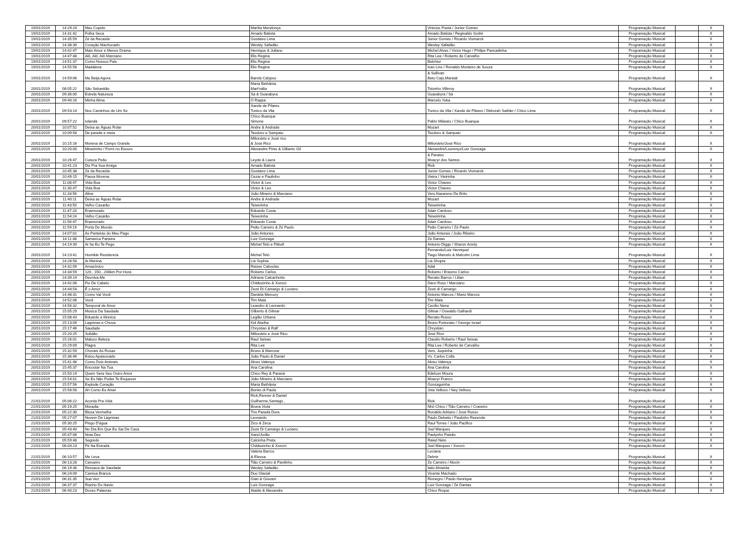| 19/01/2019 | 14:29:24 | Meu Cupido | Marília Mendonça | Vinicius Poeta / Junior Gomes | Programação Musical | | X |
| 19/01/2019 | 14:31:42 | Folha Seca | Amado Batista | Amado Batista / Reginaldo Sodré | Programação Musical | | X |
| 19/01/2019 | 14:35:59 | Zé da Recaída | Gusttavo Lima | Junior Gomes / Ricardo Vismarck | Programação Musical | | X |
| 19/01/2019 | 14:38:39 | Coração Machucado | Wesley Safadão | Wesley Safadão | Programação Musical | | X |
| 19/01/2019 | 14:42:47 | Mais Amor e Menos Drama | Henrique & Juliano | Michel Alves / Victor Hugo / Philipe Pancadinha | Programação Musical | | X |
| 19/01/2019 | 14:47:48 | Alô, Alô, Alô Marciano | Elis Regina | Rita Lee / Roberto de Carvalho | Programação Musical | | X |
| 19/01/2019 | 14:51:37 | Como Nossos Pais | Elis Regina | Belchior | Programação Musical | | X |
| 19/01/2019 | 14:55:58 | Madalena | Elis Regina | Ivan Lins / Ronaldo Monteiro de Souza | Programação Musical | | X |
| 19/01/2019 | 14:59:06 | Me Beija Agora | Banda Calypso | & Sullivan Beto Cajú,Maraial | Programação Musical | | X |
| 20/01/2019 | 08:05:22 | São Sebastião | Maria Bethânia Mart'nália | Totonho Villeroy | Programação Musical | | X |
| 20/01/2019 | 09:36:00 | Estrela Natureza | Sá & Guarabyra | Guarabyra / Sá | Programação Musical | | X |
| 20/01/2019 | 09:40:16 | Minha Alma | O Rappa | Marcelo Yuka | Programação Musical | | X |
| 20/01/2019 | 09:53:14 | Nos Caminhos de Um Só | Xande de Pilares Tunico da Vila | Tunico da Vila / Xande de Pilares / Déborah Sathler / Chico Lima | Programação Musical | | X |
| 20/01/2019 | 09:57:22 | Iolanda | Chico Buarque Simone | Pablo Milanés / Chico Buarque | Programação Musical | | X |
| 20/01/2019 | 10:07:52 | Deixa as Águas Rolar | Andre & Andrade | Mozart | Programação Musical | | X |
| 20/01/2019 | 10:09:58 | De parede e meia | Teodoro e Sampaio | Teodoro & Sampaio | Programação Musical | | X |
| 20/01/2019 | 10:15:16 | Morena de Campo Grande | Milionário e José rico & José Rico | Milionário/José Rico | Programação Musical | | X |
| 20/01/2019 | 10:20:00 | Mineirinho / Forró no Escuro | Alexandre Pires & Gilberto Gil | Alexandre/Lourenço/Luiz Gonzaga | Programação Musical | | X |
| 20/01/2019 | 10:26:47 | Cutuca Peão | Leyde & Laura | & Paraiso Moacyr dos Santos | Programação Musical | | X |
| 20/01/2019 | 10:41:23 | Diz Pra Sua Amiga | Amado Batista | Rick | Programação Musical | | X |
| 20/01/2019 | 10:45:38 | Zé da Recaída | Gusttavo Lima | Junior Gomes / Ricardo Vismarck | Programação Musical | | X |
| 20/01/2019 | 10:49:15 | Passa Morena | Cezar e Paulinho | Vieira / Vieirinha | Programação Musical | | X |
| 20/01/2019 | 11:08:47 | Vida Boa | Victor & Leo | Victor Chaves | Programação Musical | | X |
| 20/01/2019 | 11:30:47 | Vida Boa | Victor & Leo | Victor Chaves | Programação Musical | | X |
| 20/01/2019 | 11:33:56 | Aline | João Mineiro & Marciano | Vers.Nazareno De Brito | Programação Musical | | X |
| 20/01/2019 | 11:40:11 | Deixa as Águas Rolar | Andre & Andrade | Mozart | Programação Musical | | X |
| 20/01/2019 | 11:43:50 | Velho Casarão | Teixerinha | Teixeirinha | Programação Musical | | X |
| 20/01/2019 | 11:47:20 | Enamorado | Eduardo Costa | Adair Cardoso | Programação Musical | | X |
| 20/01/2019 | 11:54:24 | Velho Casarão | Teixerinha | Teixeirinha | Programação Musical | | X |
| 20/01/2019 | 11:56:47 | Enamorado | Eduardo Costa | Adair Cardoso | Programação Musical | | X |
| 20/01/2019 | 11:59:19 | Porta Do Mundo | Peão Carreiro & Zé Paulo | Peão Carreiro / Zé Paulo | Programação Musical | | X |
| 20/01/2019 | 14:07:01 | As Parteiras do Meu Pago | João Antunes | João Antunes / João Ribeiro | Programação Musical | | X |
| 20/01/2019 | 14:11:48 | Samarica Parteira | Luiz Gonzaga | Zé Dantas | Programação Musical | | X |
| 20/01/2019 | 14:19:39 | Ai Se Eu Te Pego | Michel Teló e Pitbull | Antonio Diggs / Sharon Acioly | Programação Musical | | X |
| 20/01/2019 | 14:23:41 | Humilde Residencia | Michel Teló | Fernando/Luiz Henrique/ Tiago Marcelo & Malcolm Lima | Programação Musical | | X |
| 20/01/2019 | 14:28:58 | Ai Menina | Lia Sophia | Lia Shopia | Programação Musical | | X |
| 20/01/2019 | 14:32:09 | Amazônico | Raizes Caboclas | Adal | Programação Musical | | X |
| 20/01/2019 | 14:34:59 | 120...150...200km Por Hora | Roberto Carlos. | Roberto / Erasmo Carlos | Programação Musical | | X |
| 20/01/2019 | 14:39:14 | Devolva-Me | Adriana Calcanhotto | Renato Barros / Lilian | Programação Musical | | X |
| 20/01/2019 | 14:42:06 | Fio De Cabelo | Chitãozinho & Xororó | Darci Ross / Marciano | Programação Musical | | X |
| 20/01/2019 | 14:44:54 | É o Amor | Zezé Di Camargo & Luciano | Zezé di Camargo | Programação Musical | | X |
| 20/01/2019 | 14:48:31 | Como Vai Você | Daniela Mercury | Antonio Marcos / Mario Marcos | Programação Musical | | X |
| 20/01/2019 | 14:52:06 | Você | Tim Maia | Tim Maia | Programação Musical | | X |
| 20/01/2019 | 14:56:32 | Temporal de Amor | Leandro & Leonardo | Cecilio Nena | Programação Musical | | X |
| 20/01/2019 | 15:05:29 | Musica Da Saudade | Gilberto & Gilmar | Gilmar / Oswaldo Galhardi | Programação Musical | | X |
| 20/01/2019 | 15:08:43 | Eduardo e Monica | Legião Urbana | Renato Russo | Programação Musical | | X |
| 20/01/2019 | 15:13:09 | Lagrimas e Chuva | Kid Abelha | Bruno Fortunato / George Israel | Programação Musical | | X |
| 20/01/2019 | 15:17:46 | Saudade | Chrystian & Ralf | Chrystian | Programação Musical | | X |
| 20/01/2019 | 15:20:25 | Solidão | Milionário e José Rico | José Rico | Programação Musical | | X |
| 20/01/2019 | 15:26:01 | Maluco Beleza | Raul Seixas | Claudio Roberto / Raul Seixas | Programação Musical | | X |
| 20/01/2019 | 15:29:09 | Flagra | Rita Lee | Rita Lee / Roberto de Carvalho | Programação Musical | | X |
| 20/01/2019 | 15:32:59 | Choram As Rosas | Bruno & Marrone | Vers. Juquinha | Programação Musical | | X |
| 20/01/2019 | 15:36:46 | Estou Apaixonado | João Paulo & Daniel | Vs. Carlos Colla | Programação Musical | | X |
| 20/01/2019 | 15:41:48 | Como Dois Animais | Alceu Valença | Alceu Valença | Programação Musical | | X |
| 20/01/2019 | 15:45:37 | Encostar Na Tua | Ana Carolina | Ana Carolina | Programação Musical | | X |
| 20/01/2019 | 15:50:14 | Quem Sera Seu Outro Amor | Chico Rey & Paraná | Edelson Moura | Programação Musical | | X |
| 20/01/2019 | 15:54:01 | Se Eu Não Puder Te Esquecer | João Mineiro & Marciano | Moacyr Franco | Programação Musical | | X |
| 20/01/2019 | 15:57:56 | Explode Coração | Maria Bethânia | Gonzaguinha | Programação Musical | | X |
| 20/01/2019 | 15:58:58 | Ah Como Eu Amei | Benito di Paula | Jota Velloso / Ney Velloso | Programação Musical | | X |
| 21/01/2019 | 05:06:22 | Acorda Pra Vida | Rick,Renner & Daniel Guilherme,Santago , | Rick | Programação Musical | | X |
| 21/01/2019 | 05:19:25 | Moradia | Bruna Viola | Nhô Chico / Tião Carreiro / Craveiro | Programação Musical | | X |
| 21/01/2019 | 05:22:30 | Blusa Vermelha | Trio Parada Dura | Ronaldo Adriano / José Russo | Programação Musical | | X |
| 21/01/2019 | 05:27:07 | Nuvem De Lágrimas | Leonardo | Paulo Debetio / Paulinho Rezende | Programação Musical | | X |
| 21/01/2019 | 05:30:25 | Pingo D'água | Zico & Zeca | Raul Torres / João Pacifico | Programação Musical | | X |
| 21/01/2019 | 05:43:40 | No Dia Em Que Eu Sai De Casa | Zezé Di Camargo & Luciano | Joel Marques | Programação Musical | | X |
| 21/01/2019 | 05:47:06 | Nota Dez | Xand Avião | Paulynho Paixão | Programação Musical | | X |
| 21/01/2019 | 05:59:48 | Segredo | Calcinha Preta | Raied Neto | Programação Musical | | X |
| 21/01/2019 | 06:04:23 | Pé Na Estrada | Chitãozinho & Xororó | Joel Marques / Xororó | Programação Musical | | X |
| 21/01/2019 | 06:10:57 | Me Leva | Valéria Barros & Eleusa | Luciana Delmir | Programação Musical | | X |
| 21/01/2019 | 06:13:28 | Canoeiro | Tião Carreiro & Pardinho | Ze Carreiro / Alocin | Programação Musical | | X |
| 21/01/2019 | 06:19:36 | Ressaca de Saudade | Wesley Safadão | Italo Almeida | Programação Musical | | X |
| 21/01/2019 | 06:24:09 | Camisa Branca | Duo Glacial | Vicente Machado | Programação Musical | | X |
| 21/01/2019 | 06:31:35 | Sua Vez | Gian & Giovani | Rionegro / Paulo Henrique | Programação Musical | | X |
| 21/01/2019 | 06:37:37 | Riacho Do Navio | Luiz Gonzaga | Luiz Gonzaga / Zé Dantas | Programação Musical | | X |
| 21/01/2019 | 06:40:23 | Doces Palavras | Ataide & Alexandre | Chico Roque | Programação Musical | | X |